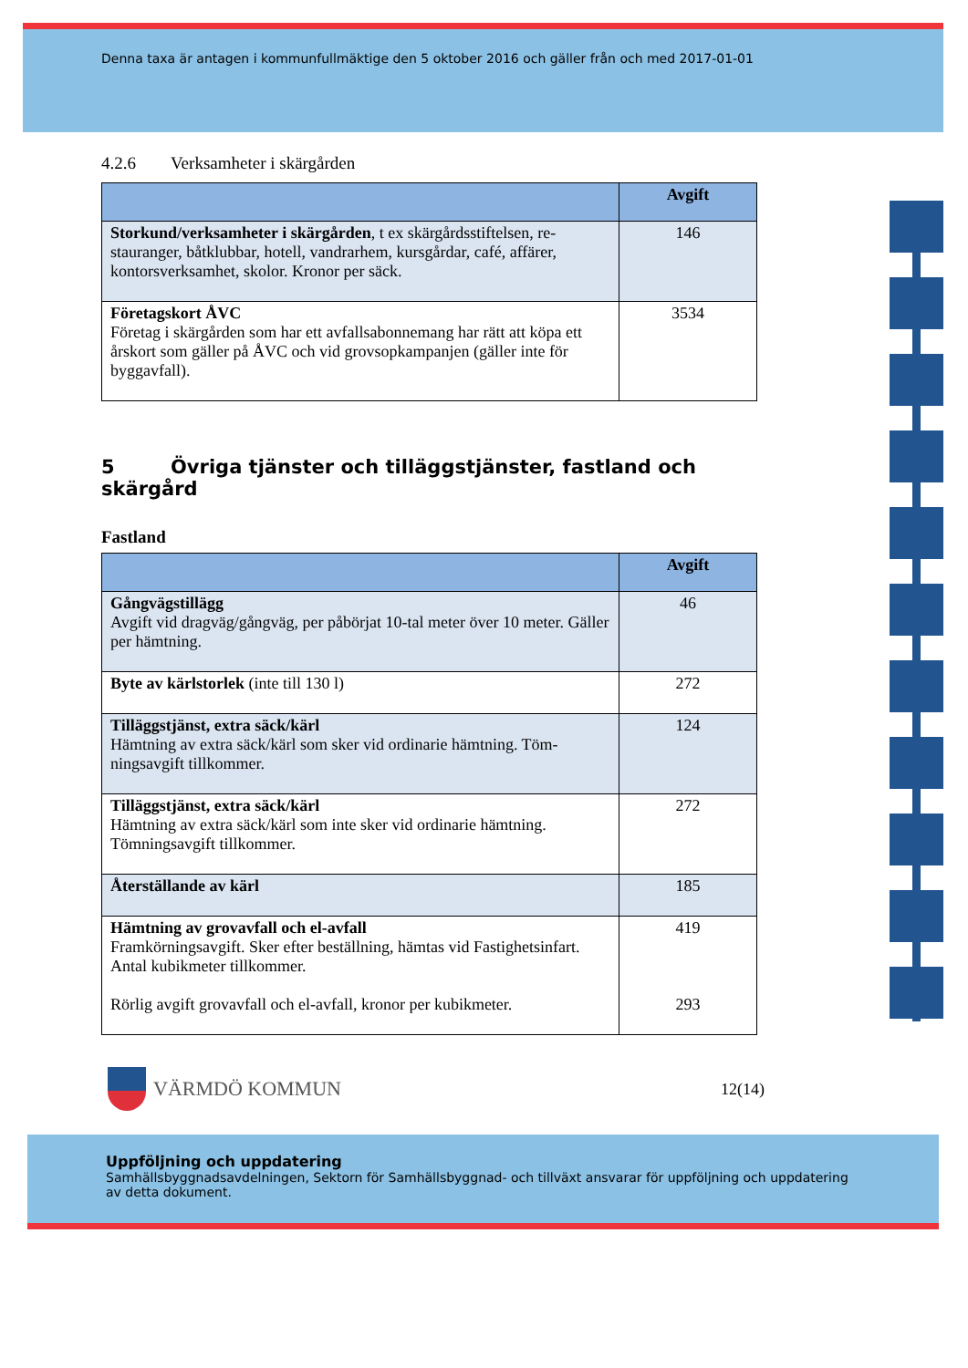Denna taxa är antagen i kommunfullmäktige den 5 oktober 2016 och gäller från och med 2017-01-01
4.2.6 Verksamheter i skärgården
| | Avgift |
| --- | --- |
| Storkund/verksamheter i skärgården , t ex skärgårdsstiftelsen, re-stauranger, båtklubbar, hotell, vandrarhem, kursgårdar, café, affärer, kontorsverksamhet, skolor. Kronor per säck. | 146 |
| Företagskort ÅVC Företag i skärgården som har ett avfallsabonnemang har rätt att köpa ett årskort som gäller på ÅVC och vid grovsopkampanjen (gäller inte för byggavfall). | 3534 |
5 Övriga tjänster och tilläggstjänster, fastland och skärgård
Fastland
| | Avgift |
| --- | --- |
| Gångvägstillägg Avgift vid dragväg/gångväg, per påbörjat 10-tal meter över 10 meter. Gäller per hämtning. | 46 |
| Byte av kärlstorlek (inte till 130 l) | 272 |
| Tilläggstjänst, extra säck/kärl Hämtning av extra säck/kärl som sker vid ordinarie hämtning. Töm-ningsavgift tillkommer. | 124 |
| Tilläggstjänst, extra säck/kärl Hämtning av extra säck/kärl som inte sker vid ordinarie hämtning. Tömningsavgift tillkommer. | 272 |
| Återställande av kärl | 185 |
| Hämtning av grovavfall och el-avfall Framkörningsavgift. Sker efter beställning, hämtas vid Fastighetsinfart. Antal kubikmeter tillkommer. Rörlig avgift grovavfall och el-avfall, kronor per kubikmeter. | 419 293 |
VÄRMDÖ KOMMUN
12(14)
Uppföljning och uppdatering
Samhällsbyggnadsavdelningen, Sektorn för Samhällsbyggnad- och tillväxt ansvarar för uppföljning och uppdatering av detta dokument.